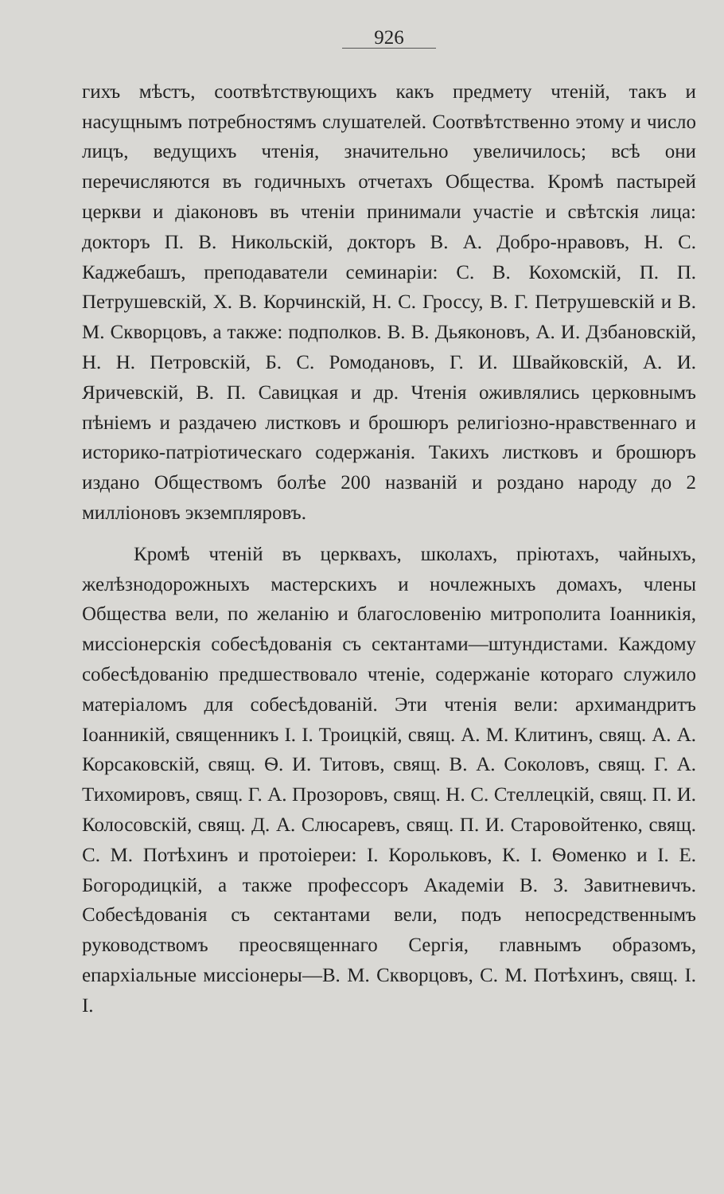926
гихъ мѣстъ, соотвѣтствующихъ какъ предмету чтеній, такъ и насущнымъ потребностямъ слушателей. Соотвѣтственно этому и число лицъ, ведущихъ чтенія, значительно увеличилось; всѣ они перечисляются въ годичныхъ отчетахъ Общества. Кромѣ пастырей церкви и діаконовъ въ чтеніи принимали участіе и свѣтскія лица: докторъ П. В. Никольскій, докторъ В. А. Добро-нравовъ, Н. С. Каджебашъ, преподаватели семинаріи: С. В. Кохомскій, П. П. Петрушевскій, Х. В. Корчинскій, Н. С. Гроссу, В. Г. Петрушевскій и В. М. Скворцовъ, а также: подполков. В. В. Дьяконовъ, А. И. Дзбановскій, Н. Н. Петровскій, Б. С. Ромодановъ, Г. И. Швайковскій, А. И. Яричевскій, В. П. Савицкая и др. Чтенія оживлялись церковнымъ пѣніемъ и раздачею листковъ и брошюръ религіозно-нравственнаго и историко-патріотическаго содержанія. Такихъ листковъ и брошюръ издано Обществомъ болѣе 200 названій и роздано народу до 2 милліоновъ экземпляровъ.
Кромѣ чтеній въ церквахъ, школахъ, пріютахъ, чайныхъ, желѣзнодорожныхъ мастерскихъ и ночлежныхъ домахъ, члены Общества вели, по желанію и благословенію митрополита Іоанникія, миссіонерскія собесѣдованія съ сектантами—штундистами. Каждому собесѣдованію предшествовало чтеніе, содержаніе котораго служило матеріаломъ для собесѣдованій. Эти чтенія вели: архимандритъ Іоанникій, священникъ І. І. Троицкій, свящ. А. М. Клитинъ, свящ. А. А. Корсаковскій, свящ. Ѳ. И. Титовъ, свящ. В. А. Соколовъ, свящ. Г. А. Тихомировъ, свящ. Г. А. Прозоровъ, свящ. Н. С. Стеллецкій, свящ. П. И. Колосовскій, свящ. Д. А. Слюсаревъ, свящ. П. И. Старовойтенко, свящ. С. М. Потѣхинъ и протоіереи: І. Корольковъ, К. І. Ѳоменко и І. Е. Богородицкій, а также профессоръ Академіи В. З. Завитневичъ. Собесѣдованія съ сектантами вели, подъ непосредственнымъ руководствомъ преосвященнаго Сергія, главнымъ образомъ, епархіальные миссіонеры—В. М. Скворцовъ, С. М. Потѣхинъ, свящ. І. І.